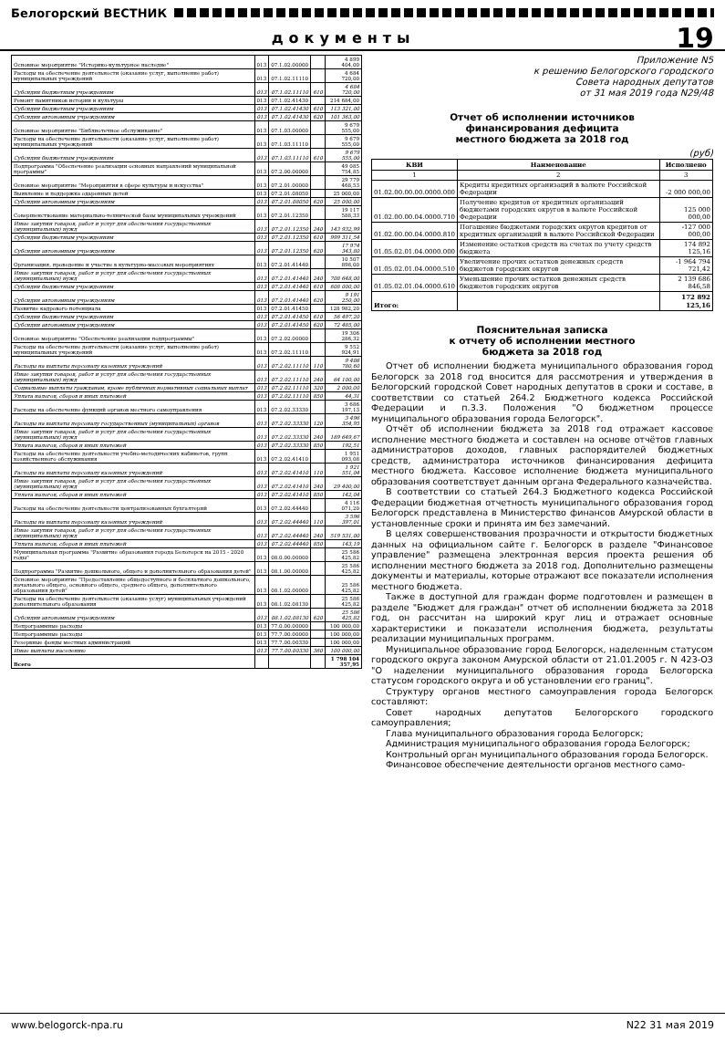Белогорский ВЕСТНИК
документы
19
| Основное мероприятие "Историко-культурное наследие" | 013 | 07.1.02.00000 | | 4 899 404,00 |
| Расходы на обеспечение деятельности (оказание услуг, выполнение работ) муниципальных учреждений | 013 | 07.1.02.11110 | | 4 684 720,00 |
| Субсидии бюджетным учреждениям | 013 | 07.1.02.11110 | 610 | 4 684 720,00 |
| Ремонт памятников истории и культуры | 013 | 07.1.02.41430 | | 214 684,00 |
| Субсидии бюджетным учреждениям | 013 | 07.1.02.41430 | 610 | 113 321,00 |
| Субсидии автономным учреждениям | 013 | 07.1.02.41430 | 620 | 101 363,00 |
| Основное мероприятие "Библиотечное обслуживание" | 013 | 07.1.03.00000 | | 9 679 555,00 |
| Расходы на обеспечение деятельности (оказание услуг, выполнение работ) муниципальных учреждений | 013 | 07.1.03.11110 | | 9 679 555,00 |
| Субсидии бюджетным учреждениям | 013 | 07.1.03.11110 | 610 | 9 679 555,00 |
| Подпрограмма "Обеспечение реализации основных направлений муниципальной программы" | 013 | 07.2.00.00000 | | 49 085 754,85 |
| Основное мероприятие "Мероприятия в сфере культуры и искусства" | 013 | 07.2.01.00000 | | 29 779 468,53 |
| Выявление и поддержка одаренных детей | 013 | 07.2.01.08050 | | 25 000,00 |
| Субсидии автономным учреждениям | 013 | 07.2.01.08050 | 620 | 25 000,00 |
| Совершенствование материально-технической базы муниципальных учреждений | 013 | 07.2.01.12350 | | 19 117 588,33 |
| Иные закупки товаров, работ и услуг для обеспечения государственных (муниципальных) нужд | 013 | 07.2.01.12350 | 240 | 143 932,99 |
| Субсидии бюджетным учреждениям | 013 | 07.2.01.12350 | 610 | 999 311,54 |
| Субсидии автономным учреждениям | 013 | 07.2.01.12350 | 620 | 17 974 343,80 |
| Организация, проведение и участие в культурно-массовых мероприятиях | 013 | 07.2.01.41440 | | 10 507 898,00 |
| Иные закупки товаров, работ и услуг для обеспечения государственных (муниципальных) нужд | 013 | 07.2.01.41440 | 240 | 708 648,00 |
| Субсидии бюджетным учреждениям | 013 | 07.2.01.41440 | 610 | 608 000,00 |
| Субсидии автономным учреждениям | 013 | 07.2.01.41440 | 620 | 9 191 250,00 |
| Развитие кадрового потенциала | 013 | 07.2.01.41450 | | 128 982,20 |
| Субсидии бюджетным учреждениям | 013 | 07.2.01.41450 | 610 | 56 497,20 |
| Субсидии автономным учреждениям | 013 | 07.2.01.41450 | 620 | 72 485,00 |
| Основное мероприятие "Обеспечение реализации подпрограммы" | 013 | 07.2.02.00000 | | 19 306 286,32 |
| Расходы на обеспечение деятельности (оказание услуг, выполнение работ) муниципальных учреждений | 013 | 07.2.02.11110 | | 9 552 924,91 |
| Расходы на выплаты персоналу казенных учреждений | 013 | 07.2.02.11110 | 110 | 9 486 780,60 |
| Иные закупки товаров, работ и услуг для обеспечения государственных (муниципальных) нужд | 013 | 07.2.02.11110 | 240 | 64 100,00 |
| Социальные выплаты гражданам, кроме публичных нормативных социальных выплат | 013 | 07.2.02.11110 | 320 | 2 000,00 |
| Уплата налогов, сборов и иных платежей | 013 | 07.2.02.11110 | 850 | 44,31 |
| Расходы на обеспечение функций органов местного самоуправления | 013 | 07.2.02.33330 | | 3 686 197,13 |
| Расходы на выплаты персоналу государственных (муниципальных) органов | 013 | 07.2.02.33330 | 120 | 3 496 354,95 |
| Иные закупки товаров, работ и услуг для обеспечения государственных (муниципальных) нужд | 013 | 07.2.02.33330 | 240 | 189 649,67 |
| Уплата налогов, сборов и иных платежей | 013 | 07.2.02.33330 | 850 | 192,51 |
| Расходы на обеспечение деятельности учебно-методических кабинетов, групп хозяйственного обслуживания | 013 | 07.2.02.41410 | | 1 951 093,08 |
| Расходы на выплаты персоналу казенных учреждений | 013 | 07.2.02.41410 | 110 | 1 921 551,04 |
| Иные закупки товаров, работ и услуг для обеспечения государственных (муниципальных) нужд | 013 | 07.2.02.41410 | 240 | 29 400,00 |
| Уплата налогов, сборов и иных платежей | 013 | 07.2.02.41410 | 850 | 142,04 |
| Расходы на обеспечение деятельности централизованных бухгалтерий | 013 | 07.2.02.44440 | | 4 116 071,20 |
| Расходы на выплаты персоналу казенных учреждений | 013 | 07.2.02.44440 | 110 | 3 596 397,01 |
| Иные закупки товаров, работ и услуг для обеспечения государственных (муниципальных) нужд | 013 | 07.2.02.44440 | 240 | 519 531,00 |
| Уплата налогов, сборов и иных платежей | 013 | 07.2.02.44440 | 850 | 143,19 |
| Муниципальная программа "Развитие образования города Белогорск на 2015 - 2020 годы" | 013 | 08.0.00.00000 | | 25 586 425,82 |
| Подпрограмма "Развитие дошкольного, общего и дополнительного образования детей" | 013 | 08.1.00.00000 | | 25 586 425,82 |
| Основное мероприятие "Предоставление общедоступного и бесплатного дошкольного, начального общего, основного общего, среднего общего, дополнительного образования детей" | 013 | 08.1.02.00000 | | 25 586 425,82 |
| Расходы на обеспечение деятельности (оказание услуг) муниципальных учреждений дополнительного образования | 013 | 08.1.02.08130 | | 25 586 425,82 |
| Субсидии автономным учреждениям | 013 | 08.1.02.08130 | 620 | 25 586 425,82 |
| Непрограммные расходы | 013 | 77.0.00.00000 | | 100 000,00 |
| Непрограммные расходы | 013 | 77.7.00.00000 | | 100 000,00 |
| Резервные фонды местных администраций | 013 | 77.7.00.00330 | | 100 000,00 |
| Иные выплаты населению | 013 | 77.7.00.00330 | 360 | 100 000,00 |
| Всего | | | | 1 798 104 357,95 |
Приложение N5
к решению Белогорского городского
Совета народных депутатов
от 31 мая 2019 года N29/48
Отчет об исполнении источников
финансирования дефицита
местного бюджета за 2018 год
(руб)
| КВИ | Наименование | Исполнено |
| --- | --- | --- |
| 1 | 2 | 3 |
| 01.02.00.00.00.0000.000 | Кредиты кредитных организаций в валюте Российской Федерации | -2 000 000,00 |
| 01.02.00.00.04.0000.710 | Получение кредитов от кредитных организаций бюджетами городских округов в валюте Российской Федерации | 125 000 000,00 |
| 01.02.00.00.04.0000.810 | Погашение бюджетами городских округов кредитов от кредитных организаций в валюте Российской Федерации | -127 000 000,00 |
| 01.05.02.01.04.0000.000 | Изменение остатков средств на счетах по учету средств бюджета | 174 892 125,16 |
| 01.05.02.01.04.0000.510 | Увеличение прочих остатков денежных средств бюджетов городских округов | -1 964 794 721,42 |
| 01.05.02.01.04.0000.610 | Уменьшение прочих остатков денежных средств бюджетов городских округов | 2 139 686 846,58 |
| Итого: | | 172 892 125,16 |
Пояснительная записка
к отчету об исполнении местного
бюджета за 2018 год
Отчет об исполнении бюджета муниципального образования город Белогорск за 2018 год вносится для рассмотрения и утверждения в Белогорский городской Совет народных депутатов в сроки и составе, в соответствии со статьей 264.2 Бюджетного кодекса Российской Федерации и п.3.3. Положения "О бюджетном процессе муниципального образования города Белогорск".
Отчёт об исполнении бюджета за 2018 год отражает кассовое исполнение местного бюджета и составлен на основе отчётов главных администраторов доходов, главных распорядителей бюджетных средств, администратора источников финансирования дефицита местного бюджета. Кассовое исполнение бюджета муниципального образования соответствует данным органа Федерального казначейства.
В соответствии со статьей 264.3 Бюджетного кодекса Российской Федерации бюджетная отчетность муниципального образования город Белогорск представлена в Министерство финансов Амурской области в установленные сроки и принята им без замечаний.
В целях совершенствования прозрачности и открытости бюджетных данных на официальном сайте г. Белогорск в разделе "Финансовое управление" размещена электронная версия проекта решения об исполнении местного бюджета за 2018 год. Дополнительно размещены документы и материалы, которые отражают все показатели исполнения местного бюджета.
Также в доступной для граждан форме подготовлен и размещен в разделе "Бюджет для граждан" отчет об исполнении бюджета за 2018 год, он рассчитан на широкий круг лиц и отражает основные характеристики и показатели исполнения бюджета, результаты реализации муниципальных программ.
Муниципальное образование город Белогорск, наделенным статусом городского округа законом Амурской области от 21.01.2005 г. N 423-ОЗ "О наделении муниципального образования города Белогорска статусом городского округа и об установлении его границ".
Структуру органов местного самоуправления города Белогорск составляют:
Совет народных депутатов Белогорского городского самоуправления;
Глава муниципального образования города Белогорск;
Администрация муниципального образования города Белогорск;
Контрольный орган муниципального образования города Белогорск.
Финансовое обеспечение деятельности органов местного само-
www.belogorck-npa.ru N22 31 мая 2019